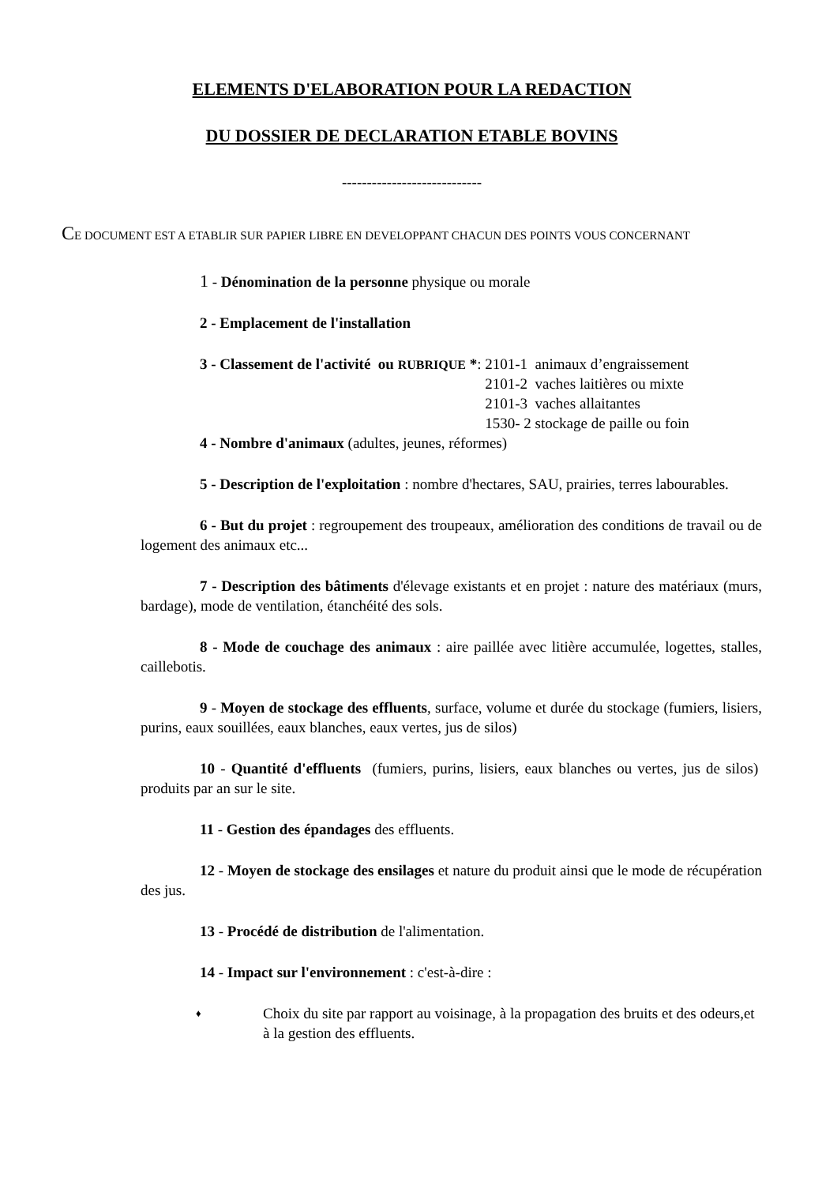ELEMENTS D'ELABORATION POUR LA REDACTION
DU DOSSIER DE DECLARATION ETABLE BOVINS
----------------------------
CE DOCUMENT EST A ETABLIR SUR PAPIER LIBRE EN DEVELOPPANT CHACUN DES POINTS VOUS CONCERNANT
1 - Dénomination de la personne physique ou morale
2 - Emplacement de l'installation
3 - Classement de l'activité ou RUBRIQUE *:
2101-1 animaux d’engraissement
2101-2 vaches laitières ou mixte
2101-3 vaches allaitantes
1530- 2 stockage de paille ou foin
4 - Nombre d'animaux (adultes, jeunes, réformes)
5 - Description de l'exploitation : nombre d'hectares, SAU, prairies, terres labourables.
6 - But du projet : regroupement des troupeaux, amélioration des conditions de travail ou de logement des animaux etc...
7 - Description des bâtiments d'élevage existants et en projet : nature des matériaux (murs, bardage), mode de ventilation, étanchéité des sols.
8 - Mode de couchage des animaux : aire paillée avec litière accumulée, logettes, stalles, caillebotis.
9 - Moyen de stockage des effluents, surface, volume et durée du stockage (fumiers, lisiers, purins, eaux souillées, eaux blanches, eaux vertes, jus de silos)
10 - Quantité d'effluents (fumiers, purins, lisiers, eaux blanches ou vertes, jus de silos) produits par an sur le site.
11 - Gestion des épandages des effluents.
12 - Moyen de stockage des ensilages et nature du produit ainsi que le mode de récupération des jus.
13 - Procédé de distribution de l'alimentation.
14 - Impact sur l'environnement : c'est-à-dire :
♦
Choix du site par rapport au voisinage, à la propagation des bruits et des odeurs,et à la gestion des effluents.